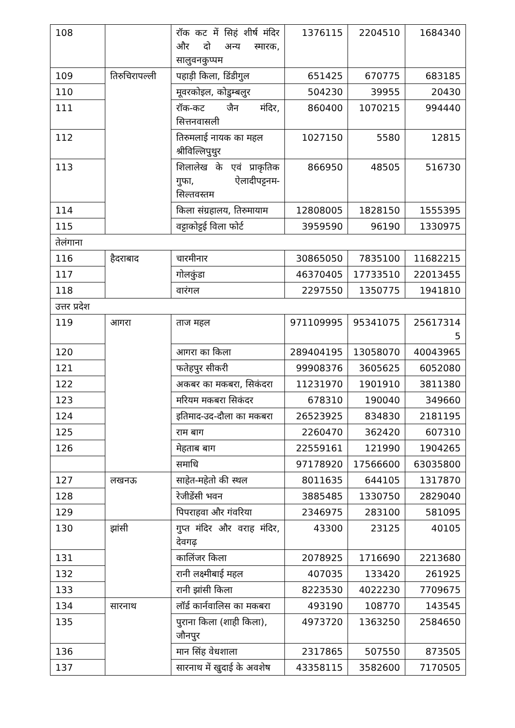| 108 | | रॉक कट में सिहं शीर्ष मंदिर और दो अन्य स्मारक, सालुवनकुप्पम | 1376115 | 2204510 | 1684340 |
| 109 | तिरुचिरापल्ली | पहाड़ी किला, डिंडीगुल | 651425 | 670775 | 683185 |
| 110 | | मूवरकोइल, कोडुम्बलुर | 504230 | 39955 | 20430 |
| 111 | | रॉक-कट जैन मंदिर, सित्तनवासली | 860400 | 1070215 | 994440 |
| 112 | | तिरुमलाई नायक का महल श्रीविल्लिपुथुर | 1027150 | 5580 | 12815 |
| 113 | | शिलालेख के एवं प्राकृतिक गुफा, ऐलादीपट्टनम-सिल्तवस्तम | 866950 | 48505 | 516730 |
| 114 | | किला संग्रहालय, तिरुमायाम | 12808005 | 1828150 | 1555395 |
| 115 | | वट्टाकोट्टई विला फोर्ट | 3959590 | 96190 | 1330975 |
| तेलंगाना | | | | | |
| 116 | हैदराबाद | चारमीनार | 30865050 | 7835100 | 11682215 |
| 117 | | गोलकुंडा | 46370405 | 17733510 | 22013455 |
| 118 | | वारंगल | 2297550 | 1350775 | 1941810 |
| उत्तर प्रदेश | | | | | |
| 119 | आगरा | ताज महल | 971109995 | 95341075 | 25617314 5 |
| 120 | | आगरा का किला | 289404195 | 13058070 | 40043965 |
| 121 | | फतेहपुर सीकरी | 99908376 | 3605625 | 6052080 |
| 122 | | अकबर का मकबरा, सिकंदरा | 11231970 | 1901910 | 3811380 |
| 123 | | मरियम मकबरा सिकंदर | 678310 | 190040 | 349660 |
| 124 | | इतिमाद-उद-दौला का मकबरा | 26523925 | 834830 | 2181195 |
| 125 | | राम बाग | 2260470 | 362420 | 607310 |
| 126 | | मेहताब बाग | 22559161 | 121990 | 1904265 |
| | | समाधि | 97178920 | 17566600 | 63035800 |
| 127 | लखनऊ | साहेत-महेतो की स्थल | 8011635 | 644105 | 1317870 |
| 128 | | रेजीडेंसी भवन | 3885485 | 1330750 | 2829040 |
| 129 | | पिपराहवा और गंवरिया | 2346975 | 283100 | 581095 |
| 130 | झांसी | गुप्त मंदिर और वराह मंदिर, देवगढ़ | 43300 | 23125 | 40105 |
| 131 | | कालिंजर किला | 2078925 | 1716690 | 2213680 |
| 132 | | रानी लक्ष्मीबाई महल | 407035 | 133420 | 261925 |
| 133 | | रानी झांसी किला | 8223530 | 4022230 | 7709675 |
| 134 | सारनाथ | लॉर्ड कार्नवालिस का मकबरा | 493190 | 108770 | 143545 |
| 135 | | पुराना किला (शाही किला), जौनपुर | 4973720 | 1363250 | 2584650 |
| 136 | | मान सिंह वेधशाला | 2317865 | 507550 | 873505 |
| 137 | | सारनाथ में खुदाई के अवशेष | 43358115 | 3582600 | 7170505 |